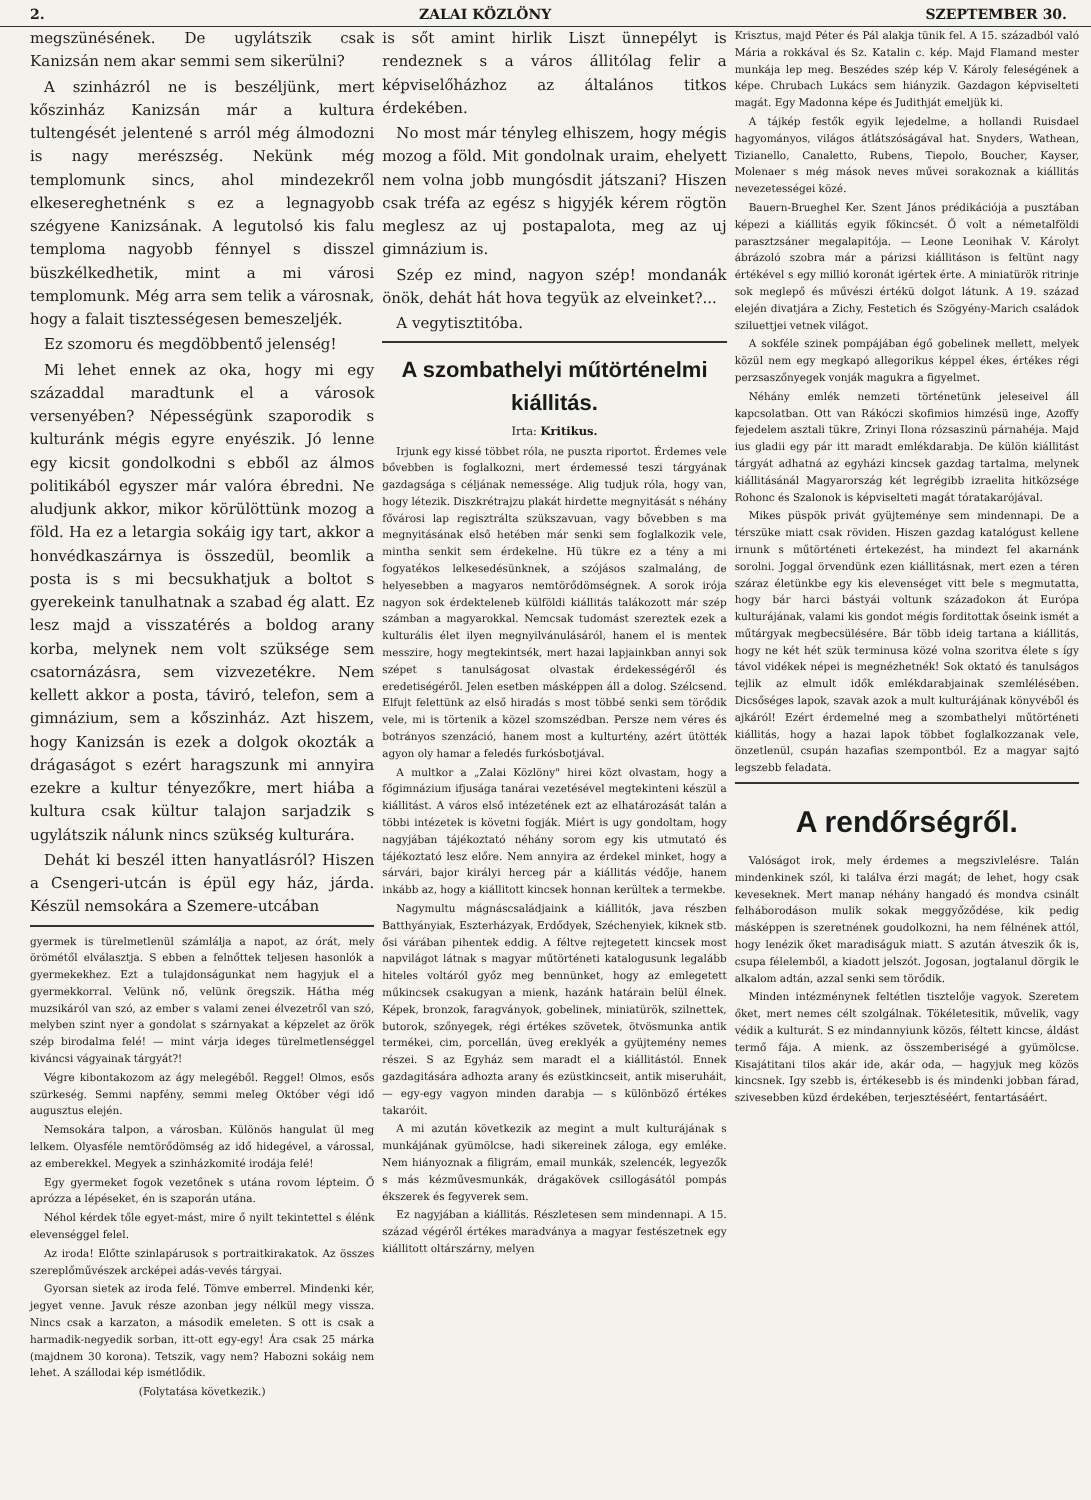2. ZALAI KÖZLÖNY SZEPTEMBER 30.
megszünésének. De ugylátszik csak Kanizsán nem akar semmi sem sikerülni?
A szinházról ne is beszéljünk, mert kőszinház Kanizsán már a kultura tultengését jelentené s arról még álmodozni is nagy merészség. Nekünk még templomunk sincs, ahol mindezekről elkesereghetnénk s ez a legnagyobb szégyene Kanizsának. A legutolsó kis falu temploma nagyobb fénnyel s disszel büszkélkedhetik, mint a mi városi templomunk. Még arra sem telik a városnak, hogy a falait tisztességesen bemeszeljék.
Ez szomoru és megdöbbentő jelenség!
Mi lehet ennek az oka, hogy mi egy századdal maradtunk el a városok versenyében? Népességünk szaporodik s kulturánk mégis egyre enyészik. Jó lenne egy kicsit gondolkodni s ebből az álmos politikából egyszer már valóra ébredni. Ne aludjunk akkor, mikor körülöttünk mozog a föld. Ha ez a letargia sokáig igy tart, akkor a honvédkaszárnya is összedül, beomlik a posta is s mi becsukhatjuk a boltot s gyerekeink tanulhatnak a szabad ég alatt. Ez lesz majd a visszatérés a boldog arany korba, melynek nem volt szüksége sem csatornázásra, sem vizvezetékre. Nem kellett akkor a posta, táviró, telefon, sem a gimnázium, sem a kőszinház. Azt hiszem, hogy Kanizsán is ezek a dolgok okozták a drágaságot s ezért haragszunk mi annyira ezekre a kultur tényezőkre, mert hiába a kultura csak kültur talajon sarjadzik s ugylátszik nálunk nincs szükség kulturára.
Dehát ki beszél itten hanyatlásról? Hiszen a Csengeri-utcán is épül egy ház, járda. Készül nemsokára a Szemere-utcában
gyermek is türelmetlenül számlálja a napot, az órát, mely örömétől elválasztja. S ebben a felnőttek teljesen hasonlók a gyermekekhez. Ezt a tulajdonságunkat nem hagyjuk el a gyermekkorral. Velünk nő, velünk öregszik. Hátha még muzsikáról van szó, az ember s valami zenei élvezetről van szó, melyben szint nyer a gondolat s szárnyakat a képzelet az örök szép birodalma felé! — mint várja ideges türelmetlenséggel kiváncsi vágyainak tárgyát?!
Végre kibontakozom az ágy melegéből. Reggel! Olmos, esős szürkeség. Semmi napfény, semmi meleg Október végi idő augusztus elején.
Nemsokára talpon, a városban. Különös hangulat ül meg lelkem. Olyasféle nemtörődömség az idő hidegével, a várossal, az emberekkel. Megyek a szinházkomité irodája felé!
Egy gyermeket fogok vezetőnek s utána rovom lépteim. Ő aprózza a lépéseket, én is szaporán utána.
Néhol kérdek tőle egyet-mást, mire ő nyilt tekintettel s élénk elevenséggel felel.
Az iroda! Előtte szinlapárusok s portraitkirakatok. Az összes szereplőművészek arcképei adás-vevés tárgyai.
Gyorsan sietek az iroda felé. Tömve emberrel. Mindenki kér, jegyet venne. Javuk része azonban jegy nélkül megy vissza. Nincs csak a karzaton, a második emeleten. S ott is csak a harmadik-negyedik sorban, itt-ott egy-egy! Ára csak 25 márka (majdnem 30 korona). Tetszik, vagy nem? Habozni sokáig nem lehet. A szállodai kép ismétlődik.
(Folytatása következik.)
is sőt amint hirlik Liszt ünnepélyt is rendeznek s a város állitólag felir a képviselőházhoz az általános titkos érdekében.
No most már tényleg elhiszem, hogy mégis mozog a föld. Mit gondolnak uraim, ehelyett nem volna jobb mungósdit játszani? Hiszen csak tréfa az egész s higyjék kérem rögtön meglesz az uj postapalota, meg az uj gimnázium is.
Szép ez mind, nagyon szép! mondanák önök, dehát hát hova tegyük az elveinket?...
A vegytisztitóba.
A szombathelyi műtörténelmi kiállitás.
Irta: Kritikus.
Irjunk egy kissé többet róla, ne puszta riportot. Érdemes vele bővebben is foglalkozni, mert érdemessé teszi tárgyának gazdagsága s céljának nemessége. Alig tudjuk róla, hogy van, hogy létezik. Diszkrétrajzu plakát hirdette megnyitását s néhány fővárosi lap regisztrálta szükszavuan, vagy bővebben s ma megnyitásának első hetében már senki sem foglalkozik vele, mintha senkit sem érdekelne. Hü tükre ez a tény a mi fogyatékos lelkesedésünknek, a szójásos szalmaláng, de helyesebben a magyaros nemtörődömségnek. A sorok irója nagyon sok érdekteleneb külföldi kiállitás talákozott már szép számban a magyarokkal. Nemcsak tudomást szereztek ezek a kulturális élet ilyen megnyilvánulásáról, hanem el is mentek messzire, hogy megtekintsék, mert hazai lapjainkban annyi sok szépet s tanulságosat olvastak érdekességéről és eredetiségéről. Jelen esetben másképpen áll a dolog. Szélcsend. Elfujt felettünk az első hiradás s most többé senki sem törődik vele, mi is törtenik a közel szomszédban. Persze nem véres és botrányos szenzáció, hanem most a kulturtény, azért ütötték agyon oly hamar a feledés furkósbotjával.
A multkor a „Zalai Közlöny" hirei közt olvastam, hogy a főgimnázium ifjusága tanárai vezetésével megtekinteni készül a kiállitást. A város első intézetének ezt az elhatározását talán a többi intézetek is követni fogják. Miért is ugy gondoltam, hogy nagyjában tájékoztató néhány sorom egy kis utmutató és tájékoztató lesz előre. Nem annyira az érdekel minket, hogy a sárvári, bajor királyi herceg pár a kiállitás védője, hanem inkább az, hogy a kiállitott kincsek honnan kerültek a termekbe.
Nagymultu mágnáscsaládjaink a kiállitók, java részben Batthyányiak, Eszterházyak, Erdődyek, Széchenyiek, kiknek stb. ősi várában pihentek eddig. A féltve rejtegetett kincsek most napvilágot látnak s magyar műtörténeti katalogusunk legalább hiteles voltáról győz meg bennünket, hogy az emlegetett műkincsek csakugyan a mienk, hazánk határain belül élnek. Képek, bronzok, faragványok, gobelinek, miniatürök, szilnettek, butorok, szőnyegek, régi értékes szövetek, ötvösmunka antik termékei, cim, porcellán, üveg ereklyék a gyüjtemény nemes részei. S az Egyház sem maradt el a kiállitástól. Ennek gazdagitására adhozta arany és ezüstkincseit, antik miseruháit, — egy-egy vagyon minden darabja — s különböző értékes takaróit.
A mi azután következik az megint a mult kulturájának s munkájának gyümölcse, hadi sikereinek záloga, egy emléke. Nem hiányoznak a filigrám, email munkák, szelencék, legyezők s más kézművesmunkák, drágakövek csillogásától pompás ékszerek és fegyverek sem.
Ez nagyjában a kiállitás. Részletesen sem mindennapi. A 15. század végéről értékes maradványa a magyar festészetnek egy kiállitott oltárszárny, melyen
Krisztus, majd Péter és Pál alakja tünik fel. A 15. századból való Mária a rokkával és Sz. Katalin c. kép. Majd Flamand mester munkája lep meg. Beszédes szép kép V. Károly feleségének a képe. Chrubach Lukács sem hiányzik. Gazdagon képviselteti magát. Egy Madonna képe és Judithját emeljük ki.
A tájkép festők egyik lejedelme, a hollandi Ruisdael hagyományos, világos átlátszóságával hat. Snyders, Wathean, Tizianello, Canaletto, Rubens, Tiepolo, Boucher, Kayser, Molenaer s még mások neves művei sorakoznak a kiállitás nevezetességei közé.
Bauern-Brueghel Ker. Szent János prédikációja a pusztában képezi a kiállitás egyik főkincsét. Ő volt a németalföldi parasztzsáner megalapitója. — Leone Leonihak V. Károlyt ábrázoló szobra már a párizsi kiállitáson is feltünt nagy értékével s egy millió koronát igértek érte. A miniatürök ritrinje sok meglepő és művészi értékü dolgot látunk. A 19. század elején divatjára a Zichy, Festetich és Szögyény-Marich családok sziluettjei vetnek világot.
A sokféle szinek pompájában égő gobelinek mellett, melyek közül nem egy megkapó allegorikus képpel ékes, értékes régi perzsaszőnyegek vonják magukra a figyelmet.
Néhány emlék nemzeti történetünk jeleseivel áll kapcsolatban. Ott van Rákóczi skofimios himzésü inge, Azoffy fejedelem asztali tükre, Zrinyi Ilona rózsaszinü párnahéja. Majd ius gladii egy pár itt maradt emlékdarabja. De külön kiállitást tárgyát adhatná az egyházi kincsek gazdag tartalma, melynek kiállitásánál Magyarország két legrégibb izraelita hitközsége Rohonc és Szalonok is képviselteti magát tóratakarójával.
Mikes püspök privát gyüjteménye sem mindennapi. De a térszüke miatt csak röviden. Hiszen gazdag katalógust kellene irnunk s műtörténeti értekezést, ha mindezt fel akarnánk sorolni. Joggal örvendünk ezen kiállitásnak, mert ezen a téren száraz életünkbe egy kis elevenséget vitt bele s megmutatta, hogy bár harci bástyái voltunk századokon át Európa kulturájának, valami kis gondot mégis forditottak őseink ismét a műtárgyak megbecsülésére. Bár több ideig tartana a kiállitás, hogy ne két hét szük terminusa közé volna szoritva élete s így távol vidékek népei is megnézhetnék! Sok oktató és tanulságos tejlik az elmult idők emlékdarabjainak szemlélésében. Dicsőséges lapok, szavak azok a mult kulturájának könyvéből és ajkáról! Ezért érdemelné meg a szombathelyi műtörténeti kiállitás, hogy a hazai lapok többet foglalkozzanak vele, önzetlenül, csupán hazafias szempontból. Ez a magyar sajtó legszebb feladata.
A rendőrségről.
Valóságot irok, mely érdemes a megszivlelésre. Talán mindenkinek szól, ki találva érzi magát; de lehet, hogy csak keveseknek. Mert manap néhány hangadó és mondva csinált felháborodáson mulik sokak meggyőződése, kik pedig másképpen is szeretnének goudolkozni, ha nem félnének attól, hogy lenézik őket maradiságuk miatt. S azután átveszik ők is, csupa félelemből, a kiadott jelszót. Jogosan, jogtalanul dörgik le alkalom adtán, azzal senki sem törődik.
Minden intézménynek feltétlen tisztelője vagyok. Szeretem őket, mert nemes célt szolgálnak. Tökéletesitik, művelik, vagy védik a kulturát. S ez mindannyiunk közös, féltett kincse, áldást termő fája. A mienk. az összemberiségé a gyümölcse. Kisajátitani tilos akár ide, akár oda, — hagyjuk meg közös kincsnek. Igy szebb is, értékesebb is és mindenki jobban fárad, szivesebben küzd érdekében, terjesztéséért, fentartásáért.